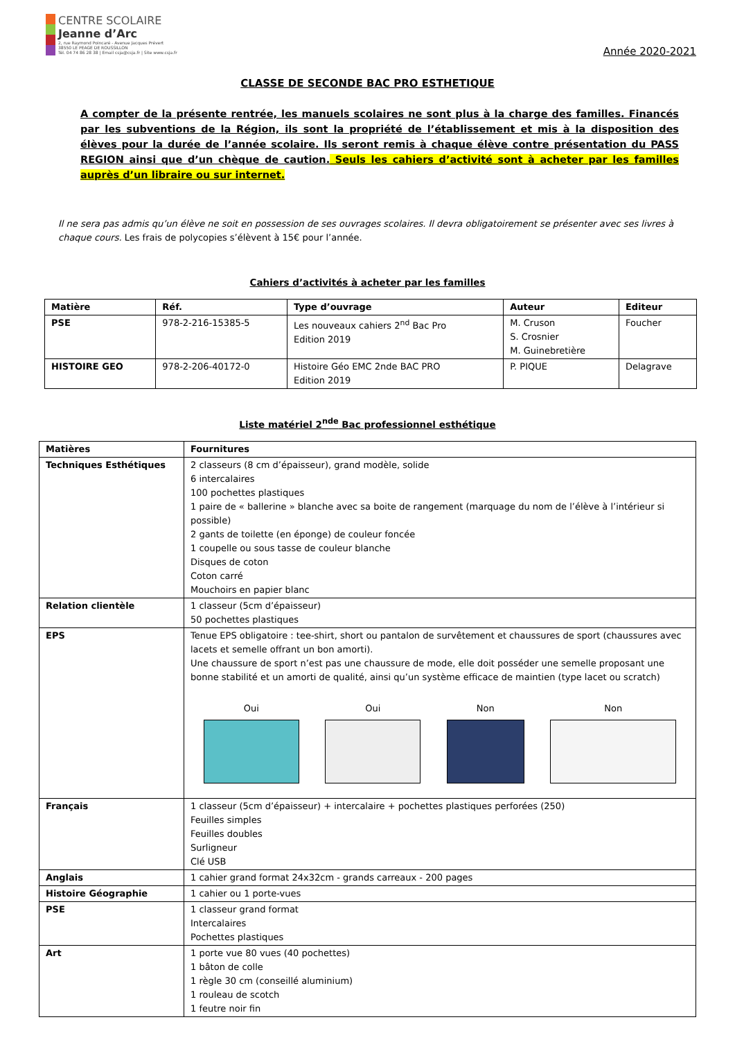CENTRE SCOLAIRE
Jeanne d’Arc
2, rue Raymond Poincaré - Avenue Jacques Prévert
38550 LE PEAGE DE ROUSSILLON
Tél. 04 74 86 28 38 | Email csja@csja.fr | Site www.csja.fr
Année 2020-2021
CLASSE DE SECONDE BAC PRO ESTHETIQUE
A compter de la présente rentrée, les manuels scolaires ne sont plus à la charge des familles. Financés par les subventions de la Région, ils sont la propriété de l’établissement et mis à la disposition des élèves pour la durée de l’année scolaire. Ils seront remis à chaque élève contre présentation du PASS REGION ainsi que d’un chèque de caution. Seuls les cahiers d’activité sont à acheter par les familles auprès d’un libraire ou sur internet.
Il ne sera pas admis qu’un élève ne soit en possession de ses ouvrages scolaires. Il devra obligatoirement se présenter avec ses livres à chaque cours. Les frais de polycopies s’élèvent à 15€ pour l’année.
Cahiers d’activités à acheter par les familles
| Matière | Réf. | Type d’ouvrage | Auteur | Editeur |
| --- | --- | --- | --- | --- |
| PSE | 978-2-216-15385-5 | Les nouveaux cahiers 2<sup>nd</sup> Bac Pro Edition 2019 | M. Cruson S. Crosnier M. Guinebretière | Foucher |
| HISTOIRE GEO | 978-2-206-40172-0 | Histoire Géo EMC 2nde BAC PRO Edition 2019 | P. PIQUE | Delagrave |
Liste matériel 2<sup>nde</sup> Bac professionnel esthétique
| Matières | Fournitures |
| --- | --- |
| Techniques Esthétiques | 2 classeurs (8 cm d’épaisseur), grand modèle, solide 6 intercalaires 100 pochettes plastiques 1 paire de « ballerine » blanche avec sa boite de rangement (marquage du nom de l’élève à l’intérieur si possible) 2 gants de toilette (en éponge) de couleur foncée 1 coupelle ou sous tasse de couleur blanche Disques de coton Coton carré Mouchoirs en papier blanc |
| Relation clientèle | 1 classeur (5cm d’épaisseur) 50 pochettes plastiques |
| EPS | Tenue EPS obligatoire : tee-shirt, short ou pantalon de survêtement et chaussures de sport (chaussures avec lacets et semelle offrant un bon amorti). Une chaussure de sport n’est pas une chaussure de mode, elle doit posséder une semelle proposant une bonne stabilité et un amorti de qualité, ainsi qu’un système efficace de maintien (type lacet ou scratch) Oui Oui Non Non |
| Français | 1 classeur (5cm d’épaisseur) + intercalaire + pochettes plastiques perforées (250) Feuilles simples Feuilles doubles Surligneur Clé USB |
| Anglais | 1 cahier grand format 24x32cm - grands carreaux - 200 pages |
| Histoire Géographie | 1 cahier ou 1 porte-vues |
| PSE | 1 classeur grand format Intercalaires Pochettes plastiques |
| Art | 1 porte vue 80 vues (40 pochettes) 1 bâton de colle 1 règle 30 cm (conseillé aluminium) 1 rouleau de scotch 1 feutre noir fin |